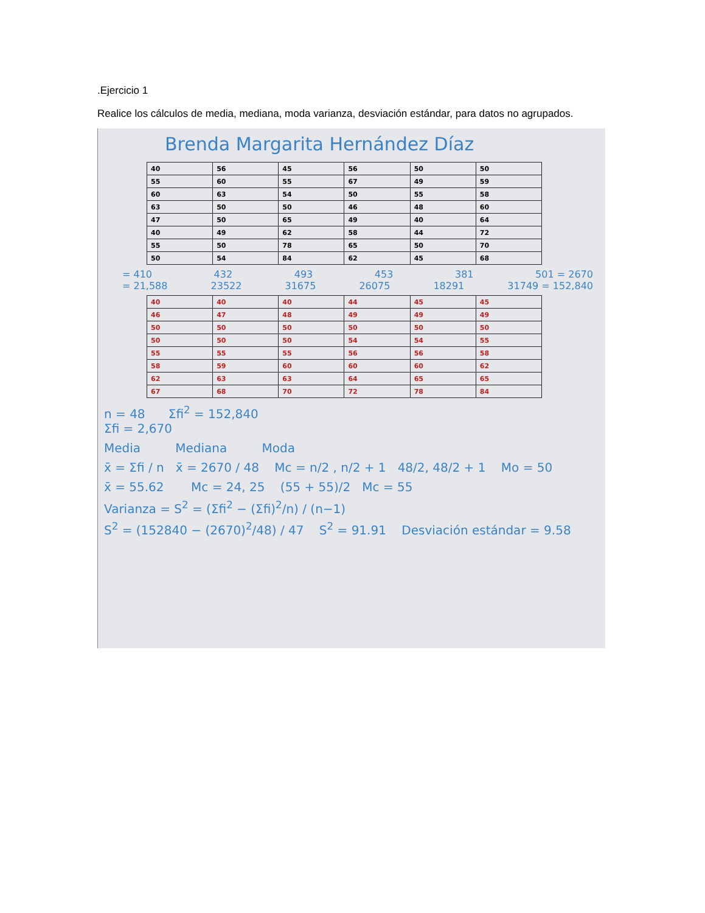.Ejercicio 1
Realice los cálculos de media, mediana, moda varianza, desviación estándar, para datos no agrupados.
Brenda Margarita Hernández Díaz
| 40 | 56 | 45 | 56 | 50 | 50 |
| 55 | 60 | 55 | 67 | 49 | 59 |
| 60 | 63 | 54 | 50 | 55 | 58 |
| 63 | 50 | 50 | 46 | 48 | 60 |
| 47 | 50 | 65 | 49 | 40 | 64 |
| 40 | 49 | 62 | 58 | 44 | 72 |
| 55 | 50 | 78 | 65 | 50 | 70 |
| 50 | 54 | 84 | 62 | 45 | 68 |
= 410 432 493 453 381 501 = 2670
= 21,588 23522 31675 26075 18291 31749 = 152,840
| 40 | 40 | 40 | 44 | 45 | 45 |
| 46 | 47 | 48 | 49 | 49 | 49 |
| 50 | 50 | 50 | 50 | 50 | 50 |
| 50 | 50 | 50 | 54 | 54 | 55 |
| 55 | 55 | 55 | 56 | 56 | 58 |
| 58 | 59 | 60 | 60 | 60 | 62 |
| 62 | 63 | 63 | 64 | 65 | 65 |
| 67 | 68 | 70 | 72 | 78 | 84 |
n = 48 Σfi<sup>2</sup> = 152,840
Σfi = 2,670
Media Mediana Moda
x̄ = Σfi / n x̄ = 2670 / 48 Mc = n/2 , n/2 + 1 48/2, 48/2 + 1 Mo = 50
x̄ = 55.62 Mc = 24, 25 (55 + 55)/2 Mc = 55
Varianza = S<sup>2</sup> = (Σfi<sup>2</sup> − (Σfi)<sup>2</sup>/n) / (n−1)
S<sup>2</sup> = (152840 − (2670)<sup>2</sup>/48) / 47 S<sup>2</sup> = 91.91 Desviación estándar = 9.58